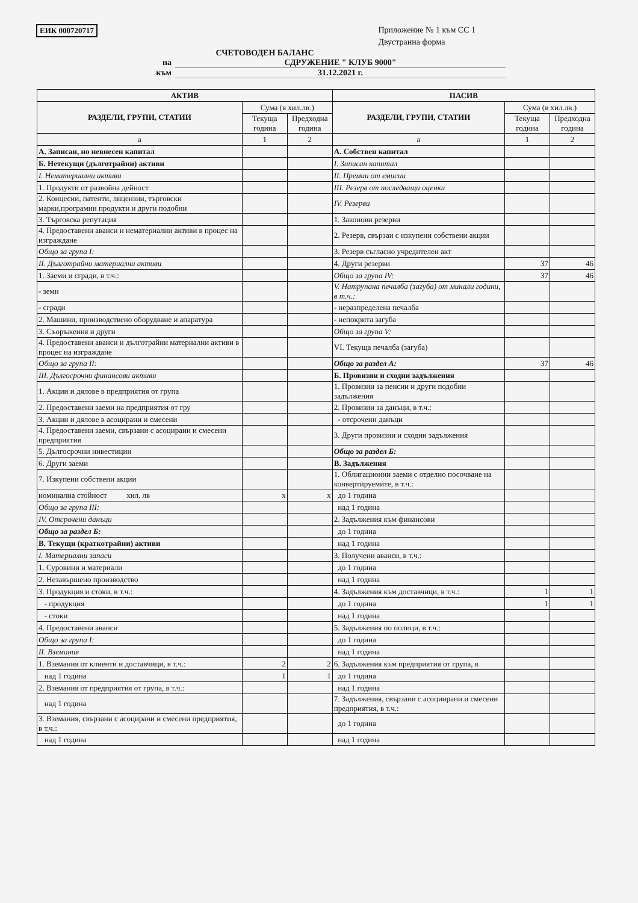ЕИК 000720717
Приложение № 1 към СС 1
Двустранна форма
СЧЕТОВОДЕН БАЛАНС
на СДРУЖЕНИЕ " КЛУБ 9000"
към 31.12.2021 г.
| АКТИВ | | | ПАСИВ | | |
| --- | --- | --- | --- | --- | --- |
| РАЗДЕЛИ, ГРУПИ, СТАТИИ | Сума (в хил.лв.) | | РАЗДЕЛИ, ГРУПИ, СТАТИИ | Сума (в хил.лв.) | |
| | Текуща година | Предходна година | | Текуща година | Предходна година |
| а | 1 | 2 | а | 1 | 2 |
| А. Записан, но невнесен капитал | | | А. Собствен капитал | | |
| Б. Нетекущи (дълготрайни) активи | | | I. Записан капитал | | |
| I. Нематериални активи | | | II. Премии от емисии | | |
| 1. Продукти от развойна дейност | | | III. Резерв от последващи оценки | | |
| 2. Концесии, патенти, лицензии, търговски марки,програмни продукти и други подобни | | | IV. Резерви | | |
| 3. Търговска репутация | | | 1. Законови резерви | | |
| 4. Предоставени аванси и нематериални активи в процес на изграждане | | | 2. Резерв, свързан с изкупени собствени акции | | |
| Общо за група I: | | | 3. Резерв съгласно учредителен акт | | |
| II. Дълготрайни материални активи | | | 4. Други резерви | 37 | 46 |
| 1. Заеми и сгради, в т.ч.: | | | Общо за група IV: | 37 | 46 |
| - земи | | | V. Натрупана печалба (загуба) от минали години, в т.ч.: | | |
| - сгради | | | - неразпределена печалба | | |
| 2. Машини, производствено оборудване и апаратура | | | - непокрита загуба | | |
| 3. Съоръжения и други | | | Общо за група V: | | |
| 4. Предоставени аванси и дълготрайни материални активи в процес на изграждане | | | VI. Текуща печалба (загуба) | | |
| Общо за група II: | | | Общо за раздел А: | 37 | 46 |
| III. Дългосрочни финансови активи | | | Б. Провизии и сходни задължения | | |
| 1. Акции и дялове в предприятия от група | | | 1. Провизии за пенсии и други подобни задължения | | |
| 2. Предоставени заеми на предприятия от гру | | | 2. Провизии за данъци, в т.ч.: | | |
| 3. Акции и дялове в асоцирани и смесени | | | - отсрочени данъци | | |
| 4. Предоставени заеми, свързани с асоцирани и смесени предприятия | | | 3. Други провизии и сходни задължения | | |
| 5. Дългосрочни инвестиции | | | Общо за раздел Б: | | |
| 6. Други заеми | | | В. Задължения | | |
| 7. Изкупени собствени акции | | | 1. Облигационни заеми с отделно посочване на конвертируемите, в т.ч.: | | |
| номинална стойност хил. лв | x | x | до 1 година | | |
| Общо за група III: | | | над 1 година | | |
| IV. Отсрочени данъци | | | 2. Задължения към финансови | | |
| Общо за раздел Б: | | | до 1 година | | |
| В. Текущи (краткотрайни) активи | | | над 1 година | | |
| I. Материални запаси | | | 3. Получени аванси, в т.ч.: | | |
| 1. Суровини и материали | | | до 1 година | | |
| 2. Незавършено производство | | | над 1 година | | |
| 3. Продукция и стоки, в т.ч.: | | | 4. Задължения към доставчици, в т.ч.: | 1 | 1 |
| - продукция | | | до 1 година | 1 | 1 |
| - стоки | | | над 1 година | | |
| 4. Предоставени аванси | | | 5. Задължения по полици, в т.ч.: | | |
| Общо за група I: | | | до 1 година | | |
| II. Вземания | | | над 1 година | | |
| 1. Вземания от клиенти и доставчици, в т.ч.: | 2 | 2 | 6. Задължения към предприятия от група, в | | |
| над 1 година | 1 | 1 | до 1 година | | |
| 2. Вземания от предприятия от група, в т.ч.: | | | над 1 година | | |
| над 1 година | | | 7. Задължения, свързани с асоциирани и смесени предприятия, в т.ч.: | | |
| 3. Вземания, свързани с асоцирани и смесени предприятия, в т.ч.: | | | до 1 година | | |
| над 1 година | | | над 1 година | | |